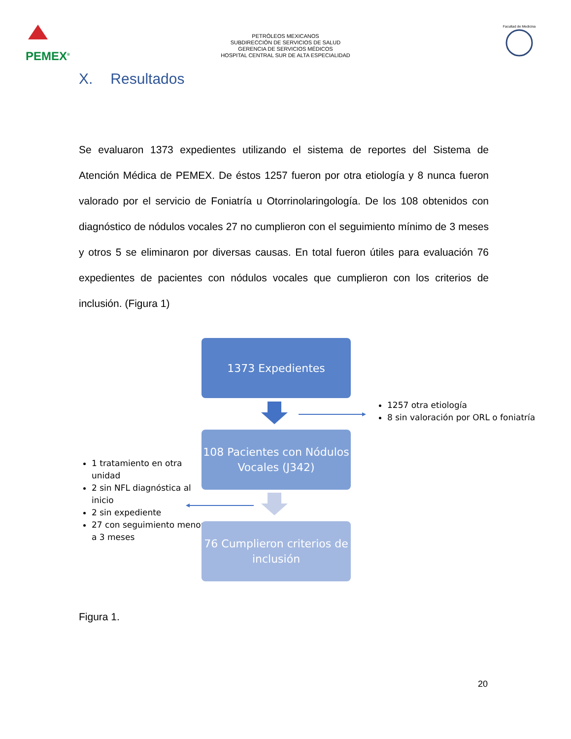PEMEX<sup>®</sup>
PETRÓLEOS MEXICANOS
SUBDIRECCIÓN DE SERVICIOS DE SALUD
GERENCIA DE SERVICIOS MÉDICOS
HOSPITAL CENTRAL SUR DE ALTA ESPECIALIDAD
Facultad de Medicina
X. Resultados
Se evaluaron 1373 expedientes utilizando el sistema de reportes del Sistema de Atención Médica de PEMEX. De éstos 1257 fueron por otra etiología y 8 nunca fueron valorado por el servicio de Foniatría u Otorrinolaringología. De los 108 obtenidos con diagnóstico de nódulos vocales 27 no cumplieron con el seguimiento mínimo de 3 meses y otros 5 se eliminaron por diversas causas. En total fueron útiles para evaluación 76 expedientes de pacientes con nódulos vocales que cumplieron con los criterios de inclusión. (Figura 1)
1373 Expedientes
1257 otra etiología
8 sin valoración por ORL o foniatría
108 Pacientes con Nódulos Vocales (J342)
1 tratamiento en otra unidad
2 sin NFL diagnóstica al inicio
2 sin expediente
27 con seguimiento menor a 3 meses
76 Cumplieron criterios de inclusión
Figura 1.
20